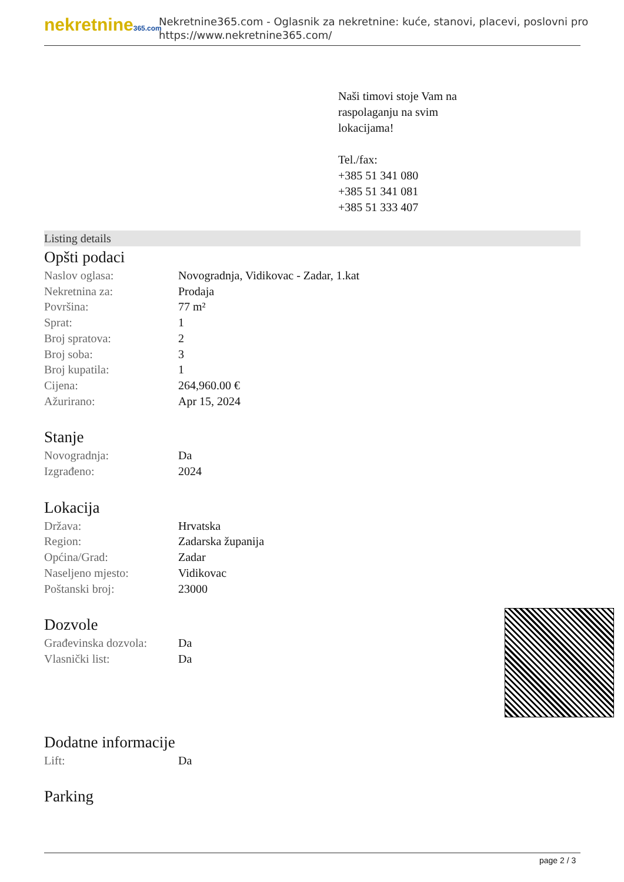nekretnine365.com
Nekretnine365.com - Oglasnik za nekretnine: kuće, stanovi, placevi, poslovni pro
https://www.nekretnine365.com/
Naši timovi stoje Vam na
raspolaganju na svim
lokacijama!
Tel./fax:
+385 51 341 080
+385 51 341 081
+385 51 333 407
Listing details
Opšti podaci
| Naslov oglasa: | Novogradnja, Vidikovac - Zadar, 1.kat |
| Nekretnina za: | Prodaja |
| Površina: | 77 m² |
| Sprat: | 1 |
| Broj spratova: | 2 |
| Broj soba: | 3 |
| Broj kupatila: | 1 |
| Cijena: | 264,960.00 € |
| Ažurirano: | Apr 15, 2024 |
Stanje
| Novogradnja: | Da |
| Izgrađeno: | 2024 |
Lokacija
| Država: | Hrvatska |
| Region: | Zadarska županija |
| Općina/Grad: | Zadar |
| Naseljeno mjesto: | Vidikovac |
| Poštanski broj: | 23000 |
Dozvole
| Građevinska dozvola: | Da |
| Vlasnički list: | Da |
Dodatne informacije
| Lift: | Da |
Parking
page 2 / 3